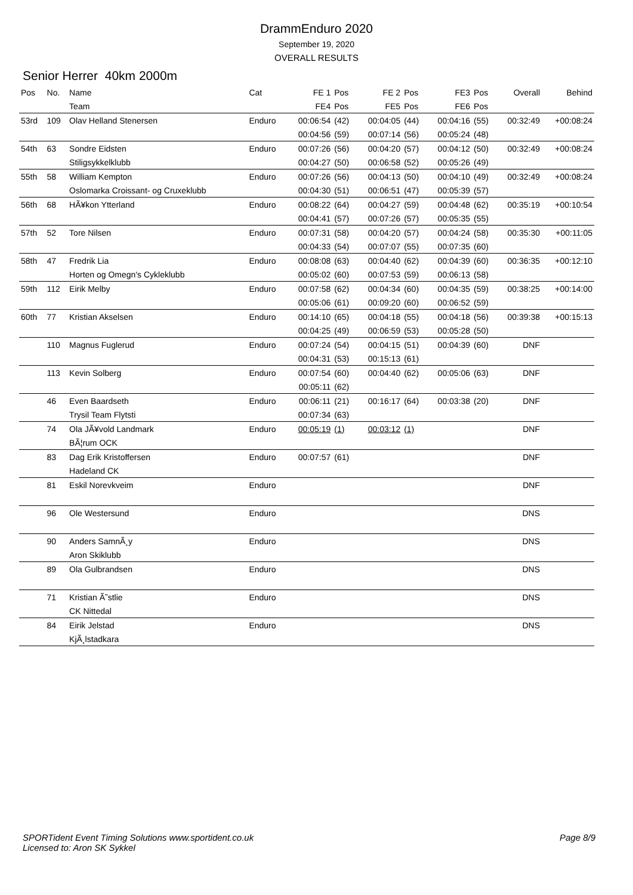DrammEnduro 2020
September 19, 2020
OVERALL RESULTS
Senior Herrer 40km 2000m
| Pos | No. | Name | Cat | FE 1 | Pos | FE 2 | Pos | FE3 | Pos | Overall | Behind |
| --- | --- | --- | --- | --- | --- | --- | --- | --- | --- | --- | --- |
| | | Team | | FE4 | Pos | FE5 | Pos | FE6 | Pos | | |
| 53rd | 109 | Olav Helland Stenersen | Enduro | 00:06:54 | (42) | 00:04:05 | (44) | 00:04:16 | (55) | 00:32:49 | +00:08:24 |
| | | | | 00:04:56 | (59) | 00:07:14 | (56) | 00:05:24 | (48) | | |
| 54th | 63 | Sondre Eidsten | Enduro | 00:07:26 | (56) | 00:04:20 | (57) | 00:04:12 | (50) | 00:32:49 | +00:08:24 |
| | | Stiligsykkelklubb | | 00:04:27 | (50) | 00:06:58 | (52) | 00:05:26 | (49) | | |
| 55th | 58 | William Kempton | Enduro | 00:07:26 | (56) | 00:04:13 | (50) | 00:04:10 | (49) | 00:32:49 | +00:08:24 |
| | | Oslomarka Croissant- og Cruxeklubb | | 00:04:30 | (51) | 00:06:51 | (47) | 00:05:39 | (57) | | |
| 56th | 68 | HÃ¥kon Ytterland | Enduro | 00:08:22 | (64) | 00:04:27 | (59) | 00:04:48 | (62) | 00:35:19 | +00:10:54 |
| | | | | 00:04:41 | (57) | 00:07:26 | (57) | 00:05:35 | (55) | | |
| 57th | 52 | Tore Nilsen | Enduro | 00:07:31 | (58) | 00:04:20 | (57) | 00:04:24 | (58) | 00:35:30 | +00:11:05 |
| | | | | 00:04:33 | (54) | 00:07:07 | (55) | 00:07:35 | (60) | | |
| 58th | 47 | Fredrik Lia | Enduro | 00:08:08 | (63) | 00:04:40 | (62) | 00:04:39 | (60) | 00:36:35 | +00:12:10 |
| | | Horten og Omegn's Cykleklubb | | 00:05:02 | (60) | 00:07:53 | (59) | 00:06:13 | (58) | | |
| 59th | 112 | Eirik Melby | Enduro | 00:07:58 | (62) | 00:04:34 | (60) | 00:04:35 | (59) | 00:38:25 | +00:14:00 |
| | | | | 00:05:06 | (61) | 00:09:20 | (60) | 00:06:52 | (59) | | |
| 60th | 77 | Kristian Akselsen | Enduro | 00:14:10 | (65) | 00:04:18 | (55) | 00:04:18 | (56) | 00:39:38 | +00:15:13 |
| | | | | 00:04:25 | (49) | 00:06:59 | (53) | 00:05:28 | (50) | | |
| | 110 | Magnus Fuglerud | Enduro | 00:07:24 | (54) | 00:04:15 | (51) | 00:04:39 | (60) | DNF | |
| | | | | 00:04:31 | (53) | 00:15:13 | (61) | | | | |
| | 113 | Kevin Solberg | Enduro | 00:07:54 | (60) | 00:04:40 | (62) | 00:05:06 | (63) | DNF | |
| | | | | 00:05:11 | (62) | | | | | | |
| | 46 | Even Baardseth | Enduro | 00:06:11 | (21) | 00:16:17 | (64) | 00:03:38 | (20) | DNF | |
| | | Trysil Team Flytsti | | 00:07:34 | (63) | | | | | | |
| | 74 | Ola JÃ¥vold Landmark | Enduro | 00:05:19 | (1) | 00:03:12 | (1) | | | DNF | |
| | | BÃ¦rum OCK | | | | | | | | | |
| | 83 | Dag Erik Kristoffersen | Enduro | 00:07:57 | (61) | | | | | DNF | |
| | | Hadeland CK | | | | | | | | | |
| | 81 | Eskil Norevkveim | Enduro | | | | | | | DNF | |
| | 96 | Ole Westersund | Enduro | | | | | | | DNS | |
| | 90 | Anders SamnÃ¸y | Enduro | | | | | | | DNS | |
| | | Aron Skiklubb | | | | | | | | | |
| | 89 | Ola Gulbrandsen | Enduro | | | | | | | DNS | |
| | 71 | Kristian Ã˜stlie | Enduro | | | | | | | DNS | |
| | | CK Nittedal | | | | | | | | | |
| | 84 | Eirik Jelstad | Enduro | | | | | | | DNS | |
| | | KjÃ¸lstadkara | | | | | | | | | |
Page 8/9 SPORTident Event Timing Solutions www.sportident.co.uk
Licensed to: Aron SK Sykkel